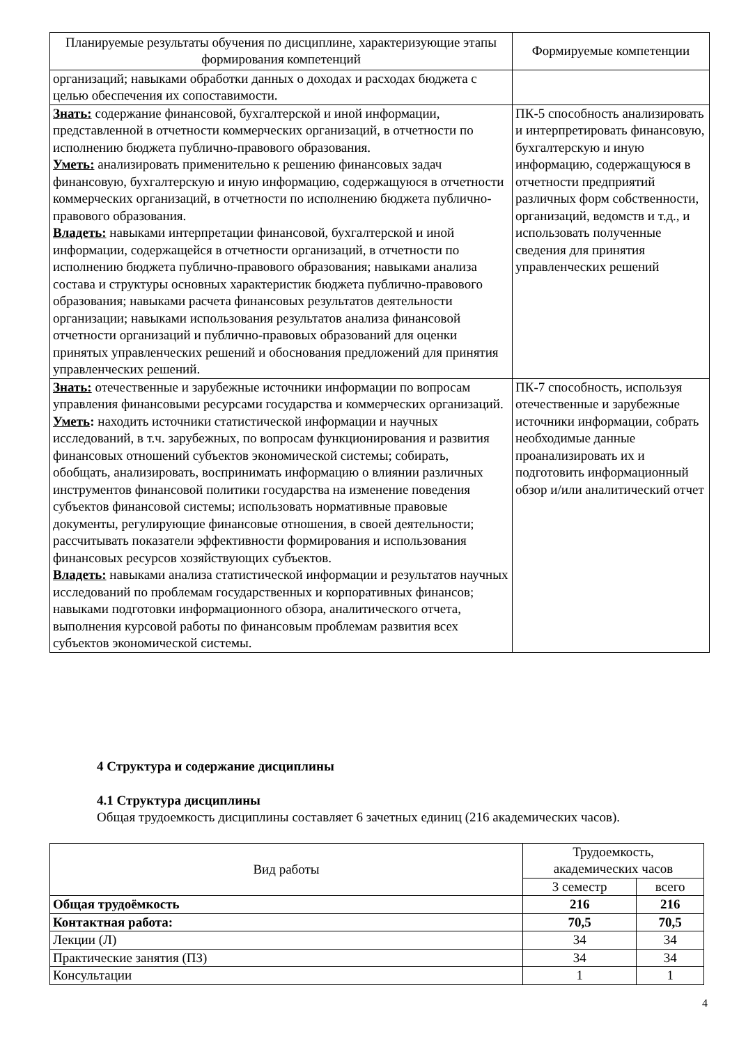| Планируемые результаты обучения по дисциплине, характеризующие этапы формирования компетенций | Формируемые компетенции |
| --- | --- |
| организаций; навыками обработки данных о доходах и расходах бюджета с целью обеспечения их сопоставимости. | |
| Знать: содержание финансовой, бухгалтерской и иной информации, представленной в отчетности коммерческих организаций, в отчетности по исполнению бюджета публично-правового образования. Уметь: анализировать применительно к решению финансовых задач финансовую, бухгалтерскую и иную информацию, содержащуюся в отчетности коммерческих организаций, в отчетности по исполнению бюджета публично-правового образования. Владеть: навыками интерпретации финансовой, бухгалтерской и иной информации, содержащейся в отчетности организаций, в отчетности по исполнению бюджета публично-правового образования; навыками анализа состава и структуры основных характеристик бюджета публично-правового образования; навыками расчета финансовых результатов деятельности организации; навыками использования результатов анализа финансовой отчетности организаций и публично-правовых образований для оценки принятых управленческих решений и обоснования предложений для принятия управленческих решений. | ПК-5 способность анализировать и интерпретировать финансовую, бухгалтерскую и иную информацию, содержащуюся в отчетности предприятий различных форм собственности, организаций, ведомств и т.д., и использовать полученные сведения для принятия управленческих решений |
| Знать: отечественные и зарубежные источники информации по вопросам управления финансовыми ресурсами государства и коммерческих организаций. Уметь : находить источники статистической информации и научных исследований, в т.ч. зарубежных, по вопросам функционирования и развития финансовых отношений субъектов экономической системы; собирать, обобщать, анализировать, воспринимать информацию о влиянии различных инструментов финансовой политики государства на изменение поведения субъектов финансовой системы; использовать нормативные правовые документы, регулирующие финансовые отношения, в своей деятельности; рассчитывать показатели эффективности формирования и использования финансовых ресурсов хозяйствующих субъектов. Владеть: навыками анализа статистической информации и результатов научных исследований по проблемам государственных и корпоративных финансов; навыками подготовки информационного обзора, аналитического отчета, выполнения курсовой работы по финансовым проблемам развития всех субъектов экономической системы. | ПК-7 способность, используя отечественные и зарубежные источники информации, собрать необходимые данные проанализировать их и подготовить информационный обзор и/или аналитический отчет |
4 Структура и содержание дисциплины
4.1 Структура дисциплины
Общая трудоемкость дисциплины составляет 6 зачетных единиц (216 академических часов).
| Вид работы | Трудоемкость, академических часов | |
| | 3 семестр | всего |
| Общая трудоёмкость | 216 | 216 |
| Контактная работа: | 70,5 | 70,5 |
| Лекции (Л) | 34 | 34 |
| Практические занятия (ПЗ) | 34 | 34 |
| Консультации | 1 | 1 |
4